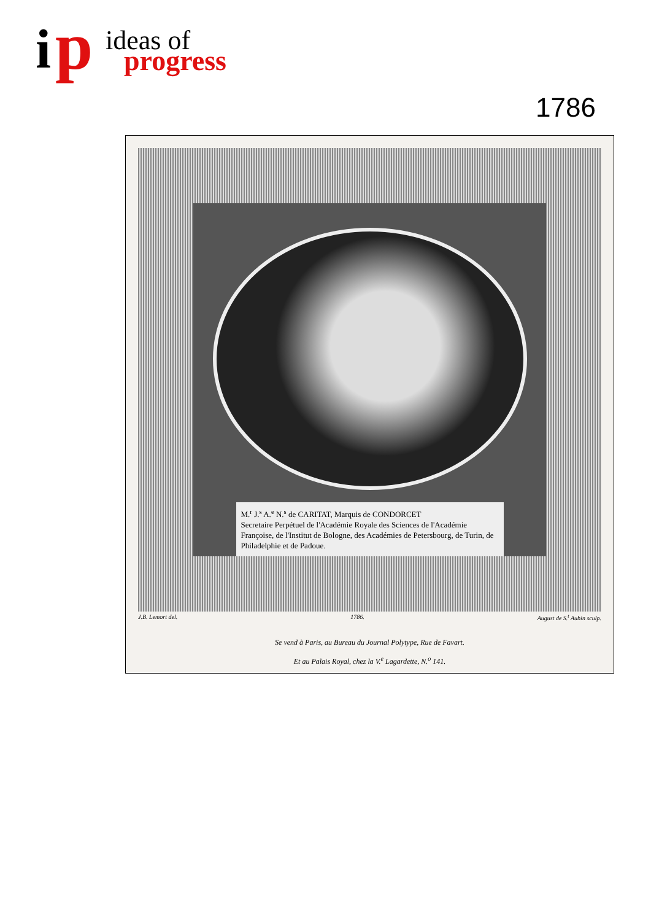i p ideas of
progress
1786
M.<sup>r</sup> J.<sup>s</sup> A.<sup>e</sup> N.<sup>s</sup> de CARITAT, Marquis de CONDORCET
Secretaire Perpétuel de l'Académie Royale des Sciences de l'Académie Françoise, de l'Institut de Bologne, des Académies de Petersbourg, de Turin, de Philadelphie et de Padoue.
J.B. Lemort del. 1786. August de S.<sup>t</sup> Aubin sculp.
Se vend à Paris, au Bureau du Journal Polytype, Rue de Favart.
Et au Palais Royal, chez la V.<sup>e</sup> Lagardette, N.<sup>o</sup> 141.